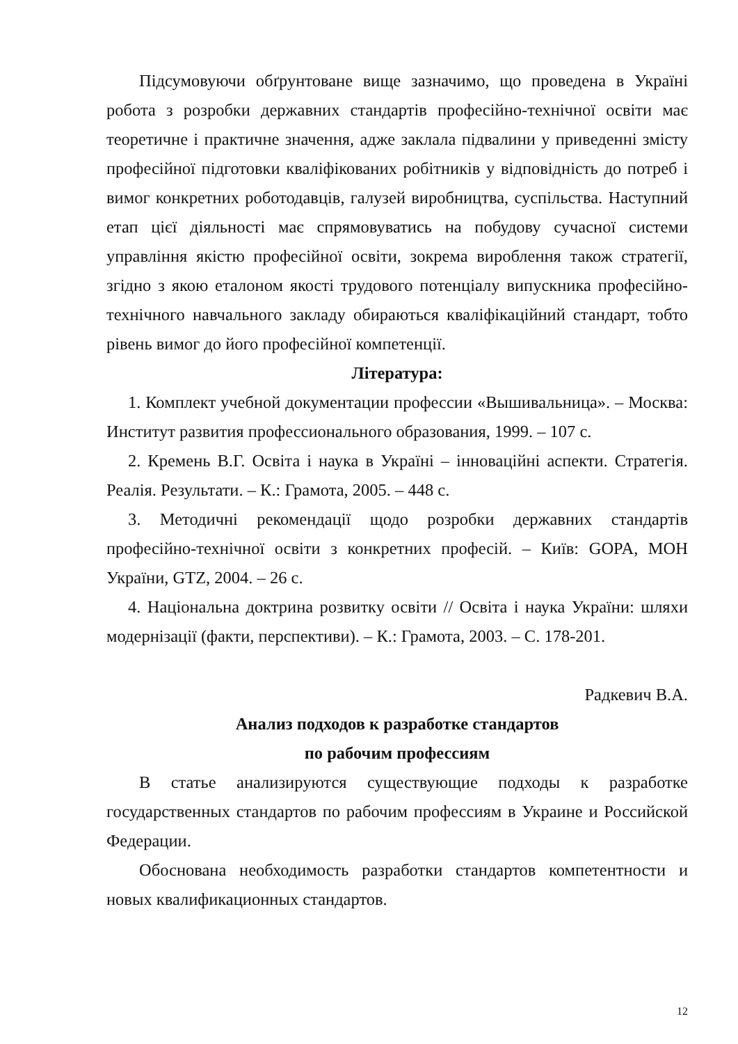Підсумовуючи обґрунтоване вище зазначимо, що проведена в Україні робота з розробки державних стандартів професійно-технічної освіти має теоретичне і практичне значення, адже заклала підвалини у приведенні змісту професійної підготовки кваліфікованих робітників у відповідність до потреб і вимог конкретних роботодавців, галузей виробництва, суспільства. Наступний етап цієї діяльності має спрямовуватись на побудову сучасної системи управління якістю професійної освіти, зокрема вироблення також стратегії, згідно з якою еталоном якості трудового потенціалу випускника професійно-технічного навчального закладу обираються кваліфікаційний стандарт, тобто рівень вимог до його професійної компетенції.
Література:
1. Комплект учебной документации профессии «Вышивальница». – Москва: Институт развития профессионального образования, 1999. – 107 с.
2. Кремень В.Г. Освіта і наука в Україні – інноваційні аспекти. Стратегія. Реалія. Результати. – К.: Грамота, 2005. – 448 с.
3. Методичні рекомендації щодо розробки державних стандартів професійно-технічної освіти з конкретних професій. – Київ: GOPA, МОН України, GTZ, 2004. – 26 с.
4. Національна доктрина розвитку освіти // Освіта і наука України: шляхи модернізації (факти, перспективи). – К.: Грамота, 2003. – С. 178-201.
Радкевич В.А.
Анализ подходов к разработке стандартов
по рабочим профессиям
В статье анализируются существующие подходы к разработке государственных стандартов по рабочим профессиям в Украине и Российской Федерации.
Обоснована необходимость разработки стандартов компетентности и новых квалификационных стандартов.
12